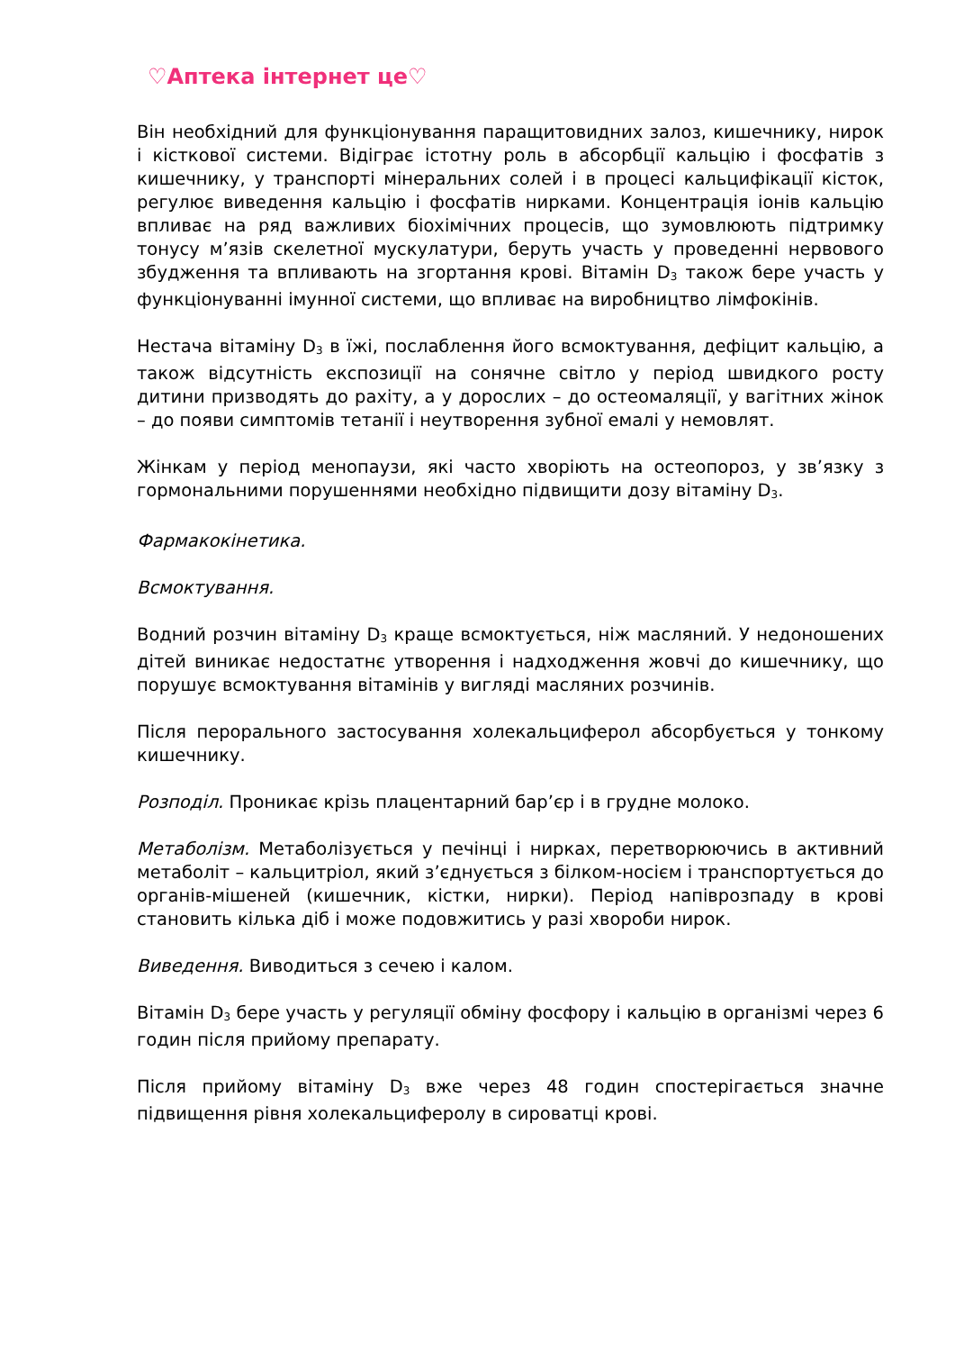♡Аптека інтернет це♡
Він необхідний для функціонування паращитовидних залоз, кишечнику, нирок і кісткової системи. Відіграє істотну роль в абсорбції кальцію і фосфатів з кишечнику, у транспорті мінеральних солей і в процесі кальцифікації кісток, регулює виведення кальцію і фосфатів нирками. Концентрація іонів кальцію впливає на ряд важливих біохімічних процесів, що зумовлюють підтримку тонусу м’язів скелетної мускулатури, беруть участь у проведенні нервового збудження та впливають на згортання крові. Вітамін D<sub>3</sub> також бере участь у функціонуванні імунної системи, що впливає на виробництво лімфокінів.
Нестача вітаміну D<sub>3</sub> в їжі, послаблення його всмоктування, дефіцит кальцію, а також відсутність експозиції на сонячне світло у період швидкого росту дитини призводять до рахіту, а у дорослих – до остеомаляції, у вагітних жінок – до появи симптомів тетанії і неутворення зубної емалі у немовлят.
Жінкам у період менопаузи, які часто хворіють на остеопороз, у зв’язку з гормональними порушеннями необхідно підвищити дозу вітаміну D<sub>3</sub>.
Фармакокінетика.
Всмоктування.
Водний розчин вітаміну D<sub>3</sub> краще всмоктується, ніж масляний. У недоношених дітей виникає недостатнє утворення і надходження жовчі до кишечнику, що порушує всмоктування вітамінів у вигляді масляних розчинів.
Після перорального застосування холекальциферол абсорбується у тонкому кишечнику.
Розподіл. Проникає крізь плацентарний бар’єр і в грудне молоко.
Метаболізм. Метаболізується у печінці і нирках, перетворюючись в активний метаболіт – кальцитріол, який з’єднується з білком-носієм і транспортується до органів-мішеней (кишечник, кістки, нирки). Період напіврозпаду в крові становить кілька діб і може подовжитись у разі хвороби нирок.
Виведення. Виводиться з сечею і калом.
Вітамін D<sub>3</sub> бере участь у регуляції обміну фосфору і кальцію в організмі через 6 годин після прийому препарату.
Після прийому вітаміну D<sub>3</sub> вже через 48 годин спостерігається значне підвищення рівня холекальциферолу в сироватці крові.